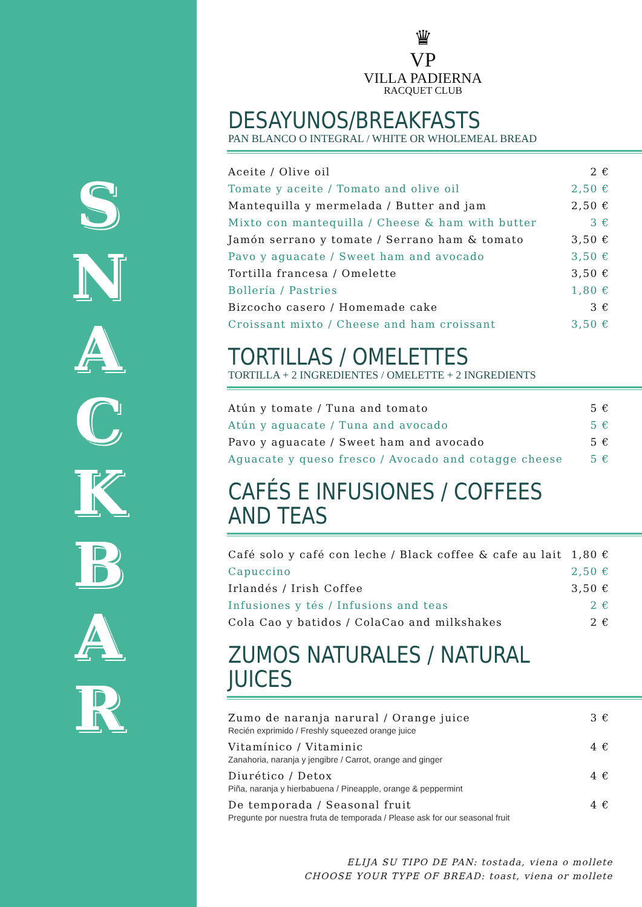SNACKBAR
♛
VP
VILLA PADIERNA
RACQUET CLUB
DESAYUNOS/BREAKFASTS
PAN BLANCO O INTEGRAL / WHITE OR WHOLEMEAL BREAD
| Aceite / Olive oil | 2 € |
| Tomate y aceite / Tomato and olive oil | 2,50 € |
| Mantequilla y mermelada / Butter and jam | 2,50 € |
| Mixto con mantequilla / Cheese & ham with butter | 3 € |
| Jamón serrano y tomate / Serrano ham & tomato | 3,50 € |
| Pavo y aguacate / Sweet ham and avocado | 3,50 € |
| Tortilla francesa / Omelette | 3,50 € |
| Bollería / Pastries | 1,80 € |
| Bizcocho casero / Homemade cake | 3 € |
| Croissant mixto / Cheese and ham croissant | 3,50 € |
TORTILLAS / OMELETTES
TORTILLA + 2 INGREDIENTES / OMELETTE + 2 INGREDIENTS
| Atún y tomate / Tuna and tomato | 5 € |
| Atún y aguacate / Tuna and avocado | 5 € |
| Pavo y aguacate / Sweet ham and avocado | 5 € |
| Aguacate y queso fresco / Avocado and cotagge cheese | 5 € |
CAFÉS E INFUSIONES / COFFEES AND TEAS
| Café solo y café con leche / Black coffee & cafe au lait | 1,80 € |
| Capuccino | 2,50 € |
| Irlandés / Irish Coffee | 3,50 € |
| Infusiones y tés / Infusions and teas | 2 € |
| Cola Cao y batidos / ColaCao and milkshakes | 2 € |
ZUMOS NATURALES / NATURAL JUICES
| Zumo de naranja narural / Orange juice Recién exprimido / Freshly squeezed orange juice | 3 € |
| Vitamínico / Vitaminic Zanahoria, naranja y jengibre / Carrot, orange and ginger | 4 € |
| Diurético / Detox Piña, naranja y hierbabuena / Pineapple, orange & peppermint | 4 € |
| De temporada / Seasonal fruit Pregunte por nuestra fruta de temporada / Please ask for our seasonal fruit | 4 € |
ELIJA SU TIPO DE PAN: tostada, viena o mollete
CHOOSE YOUR TYPE OF BREAD: toast, viena or mollete